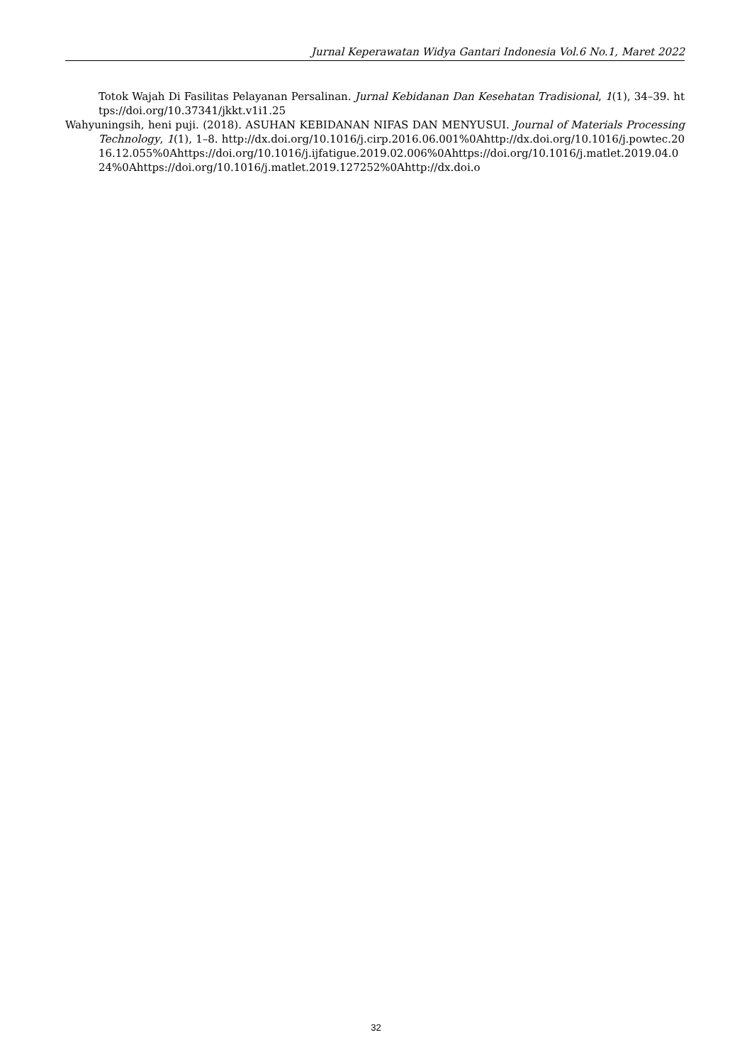Jurnal Keperawatan Widya Gantari Indonesia Vol.6 No.1, Maret 2022
Totok Wajah Di Fasilitas Pelayanan Persalinan. Jurnal Kebidanan Dan Kesehatan Tradisional, 1(1), 34–39. https://doi.org/10.37341/jkkt.v1i1.25
Wahyuningsih, heni puji. (2018). ASUHAN KEBIDANAN NIFAS DAN MENYUSUI. Journal of Materials Processing Technology, 1(1), 1–8. http://dx.doi.org/10.1016/j.cirp.2016.06.001%0Ahttp://dx.doi.org/10.1016/j.powtec.2016.12.055%0Ahttps://doi.org/10.1016/j.ijfatigue.2019.02.006%0Ahttps://doi.org/10.1016/j.matlet.2019.04.024%0Ahttps://doi.org/10.1016/j.matlet.2019.127252%0Ahttp://dx.doi.o
32